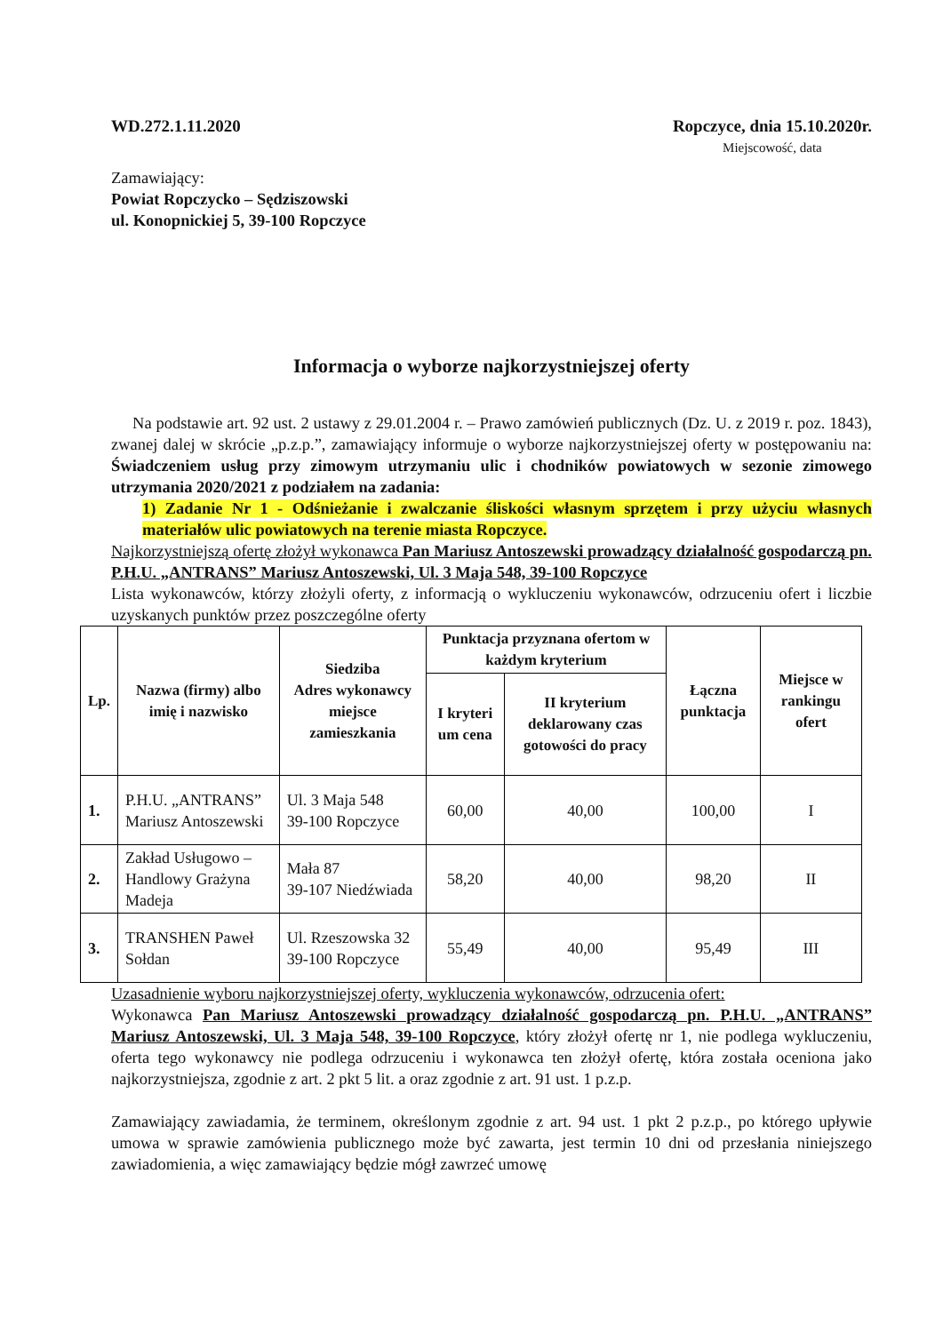WD.272.1.11.2020 Ropczyce, dnia 15.10.2020r.
Miejscowość, data
Zamawiający:
Powiat Ropczycko – Sędziszowski
ul. Konopnickiej 5, 39-100 Ropczyce
Informacja o wyborze najkorzystniejszej oferty
Na podstawie art. 92 ust. 2 ustawy z 29.01.2004 r. – Prawo zamówień publicznych (Dz. U. z 2019 r. poz. 1843), zwanej dalej w skrócie „p.z.p.”, zamawiający informuje o wyborze najkorzystniejszej oferty w postępowaniu na: Świadczeniem usług przy zimowym utrzymaniu ulic i chodników powiatowych w sezonie zimowego utrzymania 2020/2021 z podziałem na zadania:
1) Zadanie Nr 1 - Odśnieżanie i zwalczanie śliskości własnym sprzętem i przy użyciu własnych materiałów ulic powiatowych na terenie miasta Ropczyce.
Najkorzystniejszą ofertę złożył wykonawca Pan Mariusz Antoszewski prowadzący działalność gospodarczą pn. P.H.U. „ANTRANS” Mariusz Antoszewski, Ul. 3 Maja 548, 39-100 Ropczyce
Lista wykonawców, którzy złożyli oferty, z informacją o wykluczeniu wykonawców, odrzuceniu ofert i liczbie uzyskanych punktów przez poszczególne oferty
| Lp. | Nazwa (firmy) albo imię i nazwisko | Siedziba Adres wykonawcy miejsce zamieszkania | Punktacja przyznana ofertom w każdym kryterium | | Łączna punktacja | Miejsce w rankingu ofert |
| --- | --- | --- | --- | --- | --- | --- |
| | | | I kryteri um cena | II kryterium deklarowany czas gotowości do pracy | | |
| 1. | P.H.U. „ANTRANS” Mariusz Antoszewski | Ul. 3 Maja 548 39-100 Ropczyce | 60,00 | 40,00 | 100,00 | I |
| 2. | Zakład Usługowo – Handlowy Grażyna Madeja | Mała 87 39-107 Niedźwiada | 58,20 | 40,00 | 98,20 | II |
| 3. | TRANSHEN Paweł Sołdan | Ul. Rzeszowska 32 39-100 Ropczyce | 55,49 | 40,00 | 95,49 | III |
Uzasadnienie wyboru najkorzystniejszej oferty, wykluczenia wykonawców, odrzucenia ofert:
Wykonawca Pan Mariusz Antoszewski prowadzący działalność gospodarczą pn. P.H.U. „ANTRANS” Mariusz Antoszewski, Ul. 3 Maja 548, 39-100 Ropczyce, który złożył ofertę nr 1, nie podlega wykluczeniu, oferta tego wykonawcy nie podlega odrzuceniu i wykonawca ten złożył ofertę, która została oceniona jako najkorzystniejsza, zgodnie z art. 2 pkt 5 lit. a oraz zgodnie z art. 91 ust. 1 p.z.p.
Zamawiający zawiadamia, że terminem, określonym zgodnie z art. 94 ust. 1 pkt 2 p.z.p., po którego upływie umowa w sprawie zamówienia publicznego może być zawarta, jest termin 10 dni od przesłania niniejszego zawiadomienia, a więc zamawiający będzie mógł zawrzeć umowę